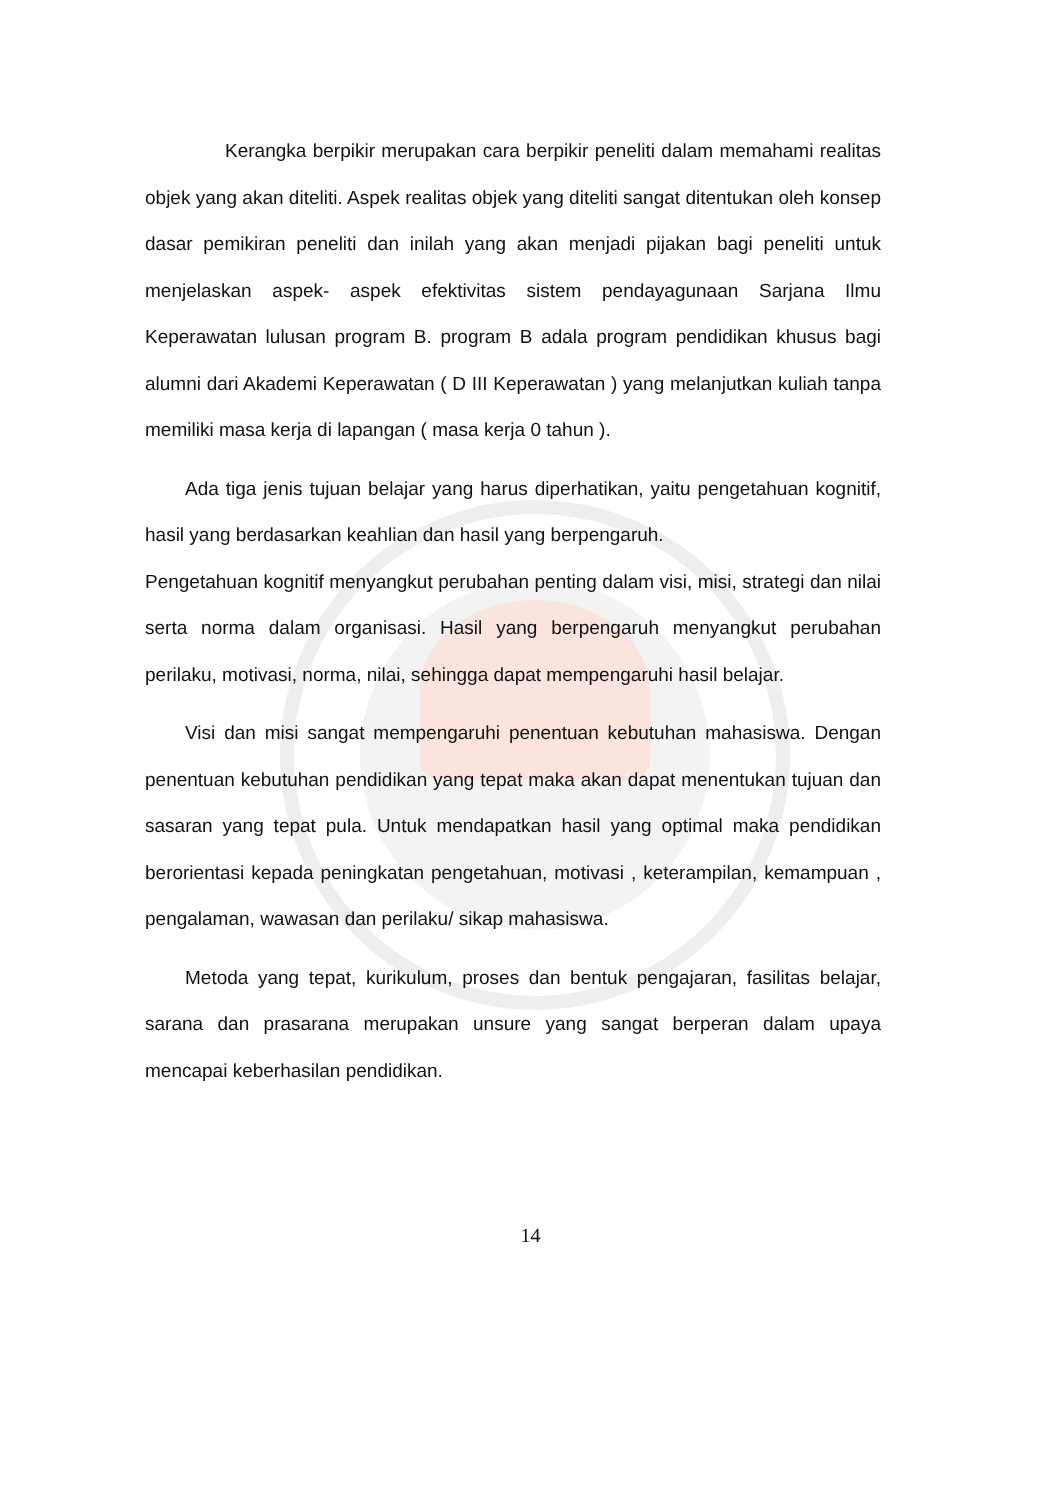Kerangka berpikir merupakan cara berpikir peneliti dalam memahami realitas objek yang akan diteliti. Aspek realitas objek yang diteliti sangat ditentukan oleh konsep dasar pemikiran peneliti dan inilah yang akan menjadi pijakan bagi peneliti untuk menjelaskan aspek- aspek efektivitas sistem pendayagunaan Sarjana Ilmu Keperawatan lulusan program B. program B adala program pendidikan khusus bagi alumni dari Akademi Keperawatan ( D III Keperawatan ) yang melanjutkan kuliah tanpa memiliki masa kerja di lapangan ( masa kerja 0 tahun ).
Ada tiga jenis tujuan belajar yang harus diperhatikan, yaitu pengetahuan kognitif, hasil yang berdasarkan keahlian dan hasil yang berpengaruh.
Pengetahuan kognitif menyangkut perubahan penting dalam visi, misi, strategi dan nilai serta norma dalam organisasi. Hasil yang berpengaruh menyangkut perubahan perilaku, motivasi, norma, nilai, sehingga dapat mempengaruhi hasil belajar.
Visi dan misi sangat mempengaruhi penentuan kebutuhan mahasiswa. Dengan penentuan kebutuhan pendidikan yang tepat maka akan dapat menentukan tujuan dan sasaran yang tepat pula. Untuk mendapatkan hasil yang optimal maka pendidikan berorientasi kepada peningkatan pengetahuan, motivasi , keterampilan, kemampuan , pengalaman, wawasan dan perilaku/ sikap mahasiswa.
Metoda yang tepat, kurikulum, proses dan bentuk pengajaran, fasilitas belajar, sarana dan prasarana merupakan unsure yang sangat berperan dalam upaya mencapai keberhasilan pendidikan.
14